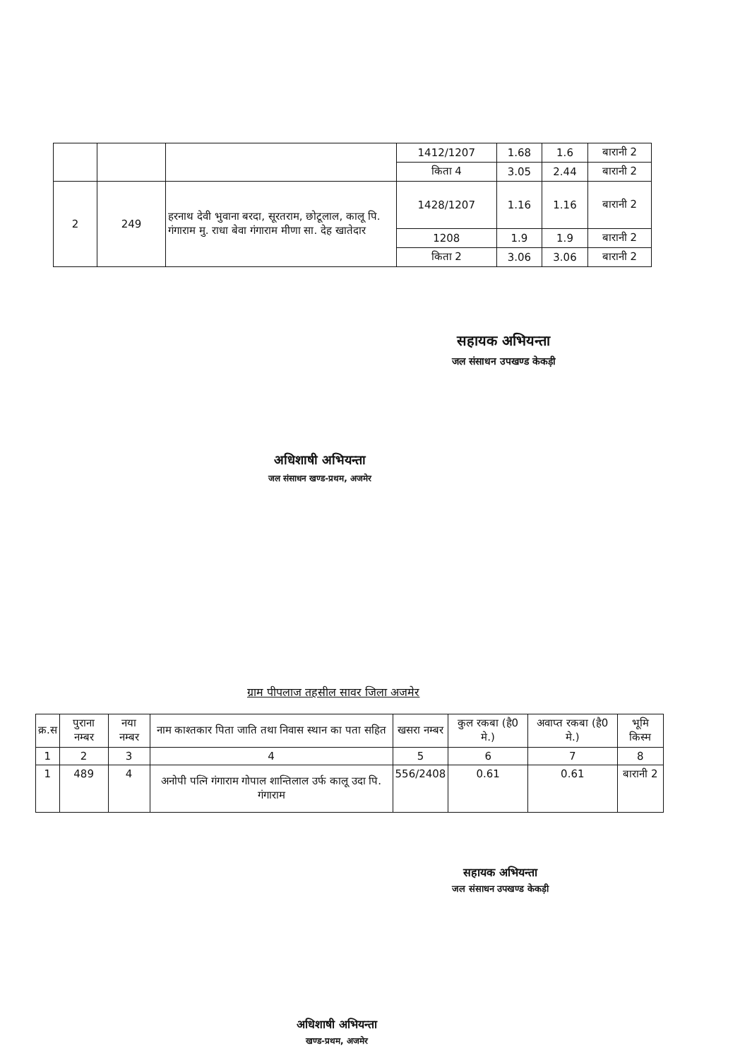| | | | 1412/1207 | 1.68 | 1.6 | बारानी 2 |
| | | | किता 4 | 3.05 | 2.44 | बारानी 2 |
| 2 | 249 | हरनाथ देवी भुवाना बरदा, सूरतराम, छोटूलाल, कालू पि. गंगाराम मु. राधा बेवा गंगाराम मीणा सा. देह खातेदार | 1428/1207 | 1.16 | 1.16 | बारानी 2 |
| | | | 1208 | 1.9 | 1.9 | बारानी 2 |
| | | | किता 2 | 3.06 | 3.06 | बारानी 2 |
सहायक अभियन्ता
जल संसाधन उपखण्ड केकड़ी
अधिशाषी अभियन्ता
जल संसाधन खण्ड-प्रथम, अजमेर
ग्राम पीपलाज तहसील सावर जिला अजमेर
| क्र.स | पुराना नम्बर | नया नम्बर | नाम काश्तकार पिता जाति तथा निवास स्थान का पता सहित | खसरा नम्बर | कुल रकबा (है0 मे.) | अवाप्त रकबा (है0 मे.) | भूमि किस्म |
| --- | --- | --- | --- | --- | --- | --- | --- |
| 1 | 2 | 3 | 4 | 5 | 6 | 7 | 8 |
| 1 | 489 | 4 | अनोपी पत्नि गंगाराम गोपाल शान्तिलाल उर्फ कालू उदा पि. गंगाराम | 556/2408 | 0.61 | 0.61 | बारानी 2 |
सहायक अभियन्ता
जल संसाधन उपखण्ड केकड़ी
अधिशाषी अभियन्ता
खण्ड-प्रथम, अजमेर